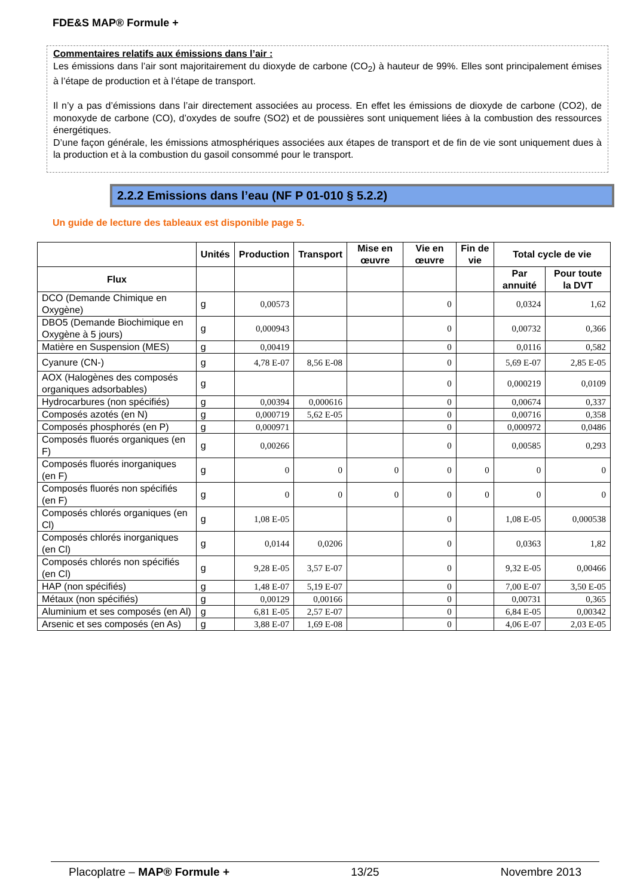FDE&S MAP® Formule +
Commentaires relatifs aux émissions dans l’air :
Les émissions dans l’air sont majoritairement du dioxyde de carbone (CO<sub>2</sub>) à hauteur de 99%. Elles sont principalement émises à l’étape de production et à l’étape de transport.
Il n’y a pas d’émissions dans l’air directement associées au process. En effet les émissions de dioxyde de carbone (CO2), de monoxyde de carbone (CO), d’oxydes de soufre (SO2) et de poussières sont uniquement liées à la combustion des ressources énergétiques.
D’une façon générale, les émissions atmosphériques associées aux étapes de transport et de fin de vie sont uniquement dues à la production et à la combustion du gasoil consommé pour le transport.
2.2.2 Emissions dans l’eau (NF P 01-010 § 5.2.2)
Un guide de lecture des tableaux est disponible page 5.
| | Unités | Production | Transport | Mise en œuvre | Vie en œuvre | Fin de vie | Total cycle de vie | |
| --- | --- | --- | --- | --- | --- | --- | --- | --- |
| Flux | | | | | | | Par annuité | Pour toute la DVT |
| DCO (Demande Chimique en Oxygène) | g | 0,00573 | | | 0 | | 0,0324 | 1,62 |
| DBO5 (Demande Biochimique en Oxygène à 5 jours) | g | 0,000943 | | | 0 | | 0,00732 | 0,366 |
| Matière en Suspension (MES) | g | 0,00419 | | | 0 | | 0,0116 | 0,582 |
| Cyanure (CN-) | g | 4,78 E-07 | 8,56 E-08 | | 0 | | 5,69 E-07 | 2,85 E-05 |
| AOX (Halogènes des composés organiques adsorbables) | g | | | | 0 | | 0,000219 | 0,0109 |
| Hydrocarbures (non spécifiés) | g | 0,00394 | 0,000616 | | 0 | | 0,00674 | 0,337 |
| Composés azotés (en N) | g | 0,000719 | 5,62 E-05 | | 0 | | 0,00716 | 0,358 |
| Composés phosphorés (en P) | g | 0,000971 | | | 0 | | 0,000972 | 0,0486 |
| Composés fluorés organiques (en F) | g | 0,00266 | | | 0 | | 0,00585 | 0,293 |
| Composés fluorés inorganiques (en F) | g | 0 | 0 | 0 | 0 | 0 | 0 | 0 |
| Composés fluorés non spécifiés (en F) | g | 0 | 0 | 0 | 0 | 0 | 0 | 0 |
| Composés chlorés organiques (en Cl) | g | 1,08 E-05 | | | 0 | | 1,08 E-05 | 0,000538 |
| Composés chlorés inorganiques (en Cl) | g | 0,0144 | 0,0206 | | 0 | | 0,0363 | 1,82 |
| Composés chlorés non spécifiés (en Cl) | g | 9,28 E-05 | 3,57 E-07 | | 0 | | 9,32 E-05 | 0,00466 |
| HAP (non spécifiés) | g | 1,48 E-07 | 5,19 E-07 | | 0 | | 7,00 E-07 | 3,50 E-05 |
| Métaux (non spécifiés) | g | 0,00129 | 0,00166 | | 0 | | 0,00731 | 0,365 |
| Aluminium et ses composés (en Al) | g | 6,81 E-05 | 2,57 E-07 | | 0 | | 6,84 E-05 | 0,00342 |
| Arsenic et ses composés (en As) | g | 3,88 E-07 | 1,69 E-08 | | 0 | | 4,06 E-07 | 2,03 E-05 |
Placoplatre – MAP® Formule + 13/25 Novembre 2013